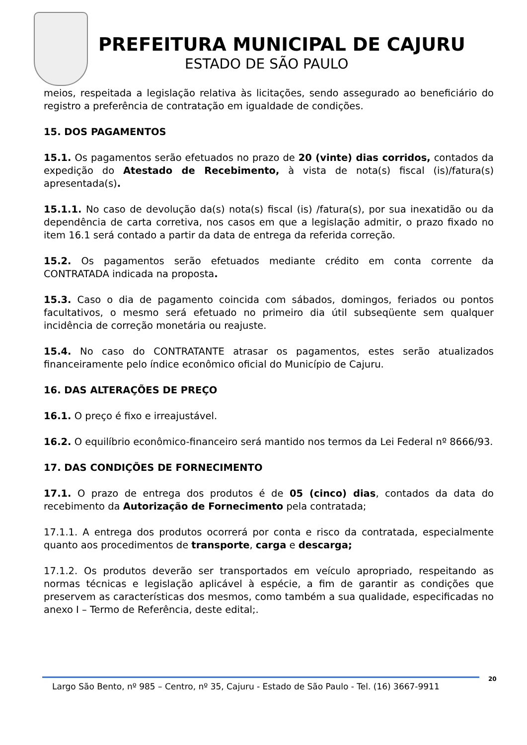PREFEITURA MUNICIPAL DE CAJURU
ESTADO DE SÃO PAULO
meios, respeitada a legislação relativa às licitações, sendo assegurado ao beneficiário do registro a preferência de contratação em igualdade de condições.
15. DOS PAGAMENTOS
15.1. Os pagamentos serão efetuados no prazo de 20 (vinte) dias corridos, contados da expedição do Atestado de Recebimento, à vista de nota(s) fiscal (is)/fatura(s) apresentada(s).
15.1.1. No caso de devolução da(s) nota(s) fiscal (is) /fatura(s), por sua inexatidão ou da dependência de carta corretiva, nos casos em que a legislação admitir, o prazo fixado no item 16.1 será contado a partir da data de entrega da referida correção.
15.2. Os pagamentos serão efetuados mediante crédito em conta corrente da CONTRATADA indicada na proposta.
15.3. Caso o dia de pagamento coincida com sábados, domingos, feriados ou pontos facultativos, o mesmo será efetuado no primeiro dia útil subseqüente sem qualquer incidência de correção monetária ou reajuste.
15.4. No caso do CONTRATANTE atrasar os pagamentos, estes serão atualizados financeiramente pelo índice econômico oficial do Município de Cajuru.
16. DAS ALTERAÇÕES DE PREÇO
16.1. O preço é fixo e irreajustável.
16.2. O equilíbrio econômico-financeiro será mantido nos termos da Lei Federal nº 8666/93.
17. DAS CONDIÇÕES DE FORNECIMENTO
17.1. O prazo de entrega dos produtos é de 05 (cinco) dias, contados da data do recebimento da Autorização de Fornecimento pela contratada;
17.1.1. A entrega dos produtos ocorrerá por conta e risco da contratada, especialmente quanto aos procedimentos de transporte, carga e descarga;
17.1.2. Os produtos deverão ser transportados em veículo apropriado, respeitando as normas técnicas e legislação aplicável à espécie, a fim de garantir as condições que preservem as características dos mesmos, como também a sua qualidade, especificadas no anexo I – Termo de Referência, deste edital;.
Largo São Bento, nº 985 – Centro, nº 35, Cajuru - Estado de São Paulo - Tel. (16) 3667-9911
20